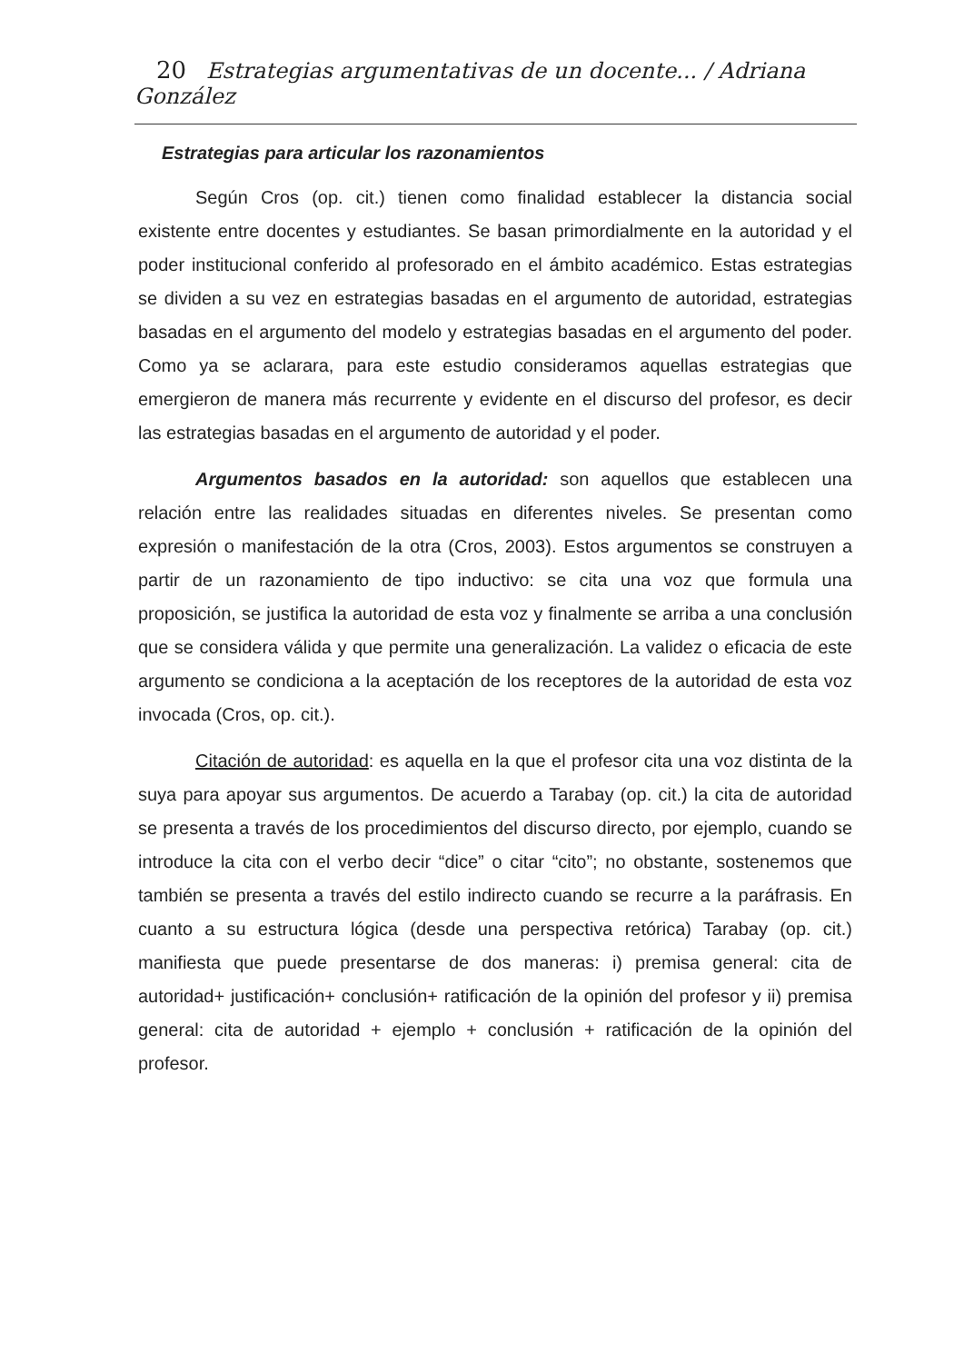20 Estrategias argumentativas de un docente... / Adriana González
Estrategias para articular los razonamientos
Según Cros (op. cit.) tienen como finalidad establecer la distancia social existente entre docentes y estudiantes. Se basan primordialmente en la autoridad y el poder institucional conferido al profesorado en el ámbito académico. Estas estrategias se dividen a su vez en estrategias basadas en el argumento de autoridad, estrategias basadas en el argumento del modelo y estrategias basadas en el argumento del poder. Como ya se aclarara, para este estudio consideramos aquellas estrategias que emergieron de manera más recurrente y evidente en el discurso del profesor, es decir las estrategias basadas en el argumento de autoridad y el poder.
Argumentos basados en la autoridad: son aquellos que establecen una relación entre las realidades situadas en diferentes niveles. Se presentan como expresión o manifestación de la otra (Cros, 2003). Estos argumentos se construyen a partir de un razonamiento de tipo inductivo: se cita una voz que formula una proposición, se justifica la autoridad de esta voz y finalmente se arriba a una conclusión que se considera válida y que permite una generalización. La validez o eficacia de este argumento se condiciona a la aceptación de los receptores de la autoridad de esta voz invocada (Cros, op. cit.).
Citación de autoridad: es aquella en la que el profesor cita una voz distinta de la suya para apoyar sus argumentos. De acuerdo a Tarabay (op. cit.) la cita de autoridad se presenta a través de los procedimientos del discurso directo, por ejemplo, cuando se introduce la cita con el verbo decir “dice” o citar “cito”; no obstante, sostenemos que también se presenta a través del estilo indirecto cuando se recurre a la paráfrasis. En cuanto a su estructura lógica (desde una perspectiva retórica) Tarabay (op. cit.) manifiesta que puede presentarse de dos maneras: i) premisa general: cita de autoridad+ justificación+ conclusión+ ratificación de la opinión del profesor y ii) premisa general: cita de autoridad + ejemplo + conclusión + ratificación de la opinión del profesor.